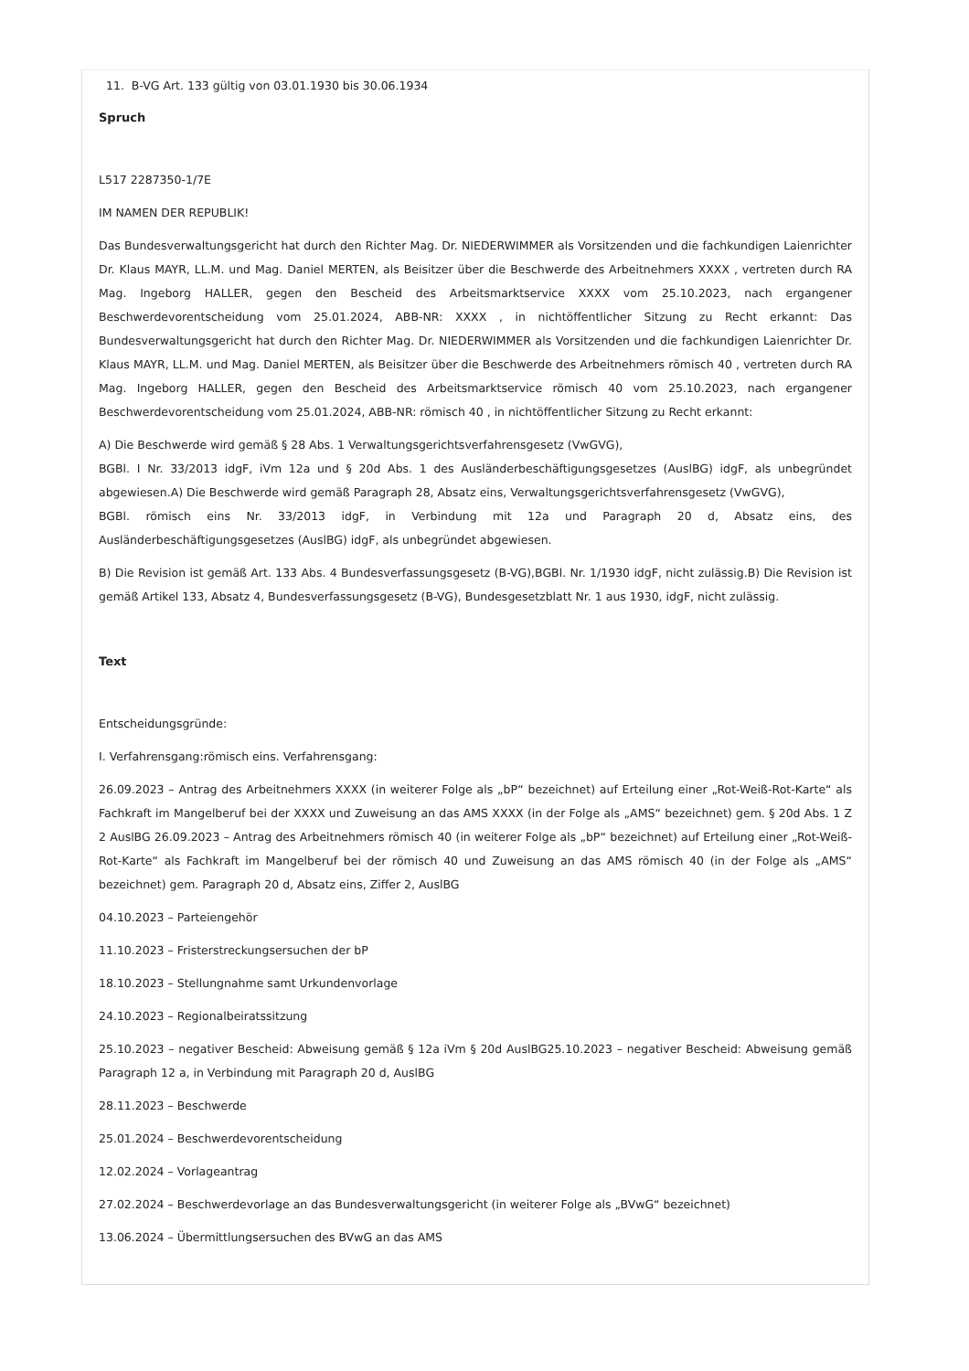11. B-VG Art. 133 gültig von 03.01.1930 bis 30.06.1934
Spruch
L517 2287350-1/7E
IM NAMEN DER REPUBLIK!
Das Bundesverwaltungsgericht hat durch den Richter Mag. Dr. NIEDERWIMMER als Vorsitzenden und die fachkundigen Laienrichter Dr. Klaus MAYR, LL.M. und Mag. Daniel MERTEN, als Beisitzer über die Beschwerde des Arbeitnehmers XXXX , vertreten durch RA Mag. Ingeborg HALLER, gegen den Bescheid des Arbeitsmarktservice XXXX vom 25.10.2023, nach ergangener Beschwerdevorentscheidung vom 25.01.2024, ABB-NR: XXXX , in nichtöffentlicher Sitzung zu Recht erkannt: Das Bundesverwaltungsgericht hat durch den Richter Mag. Dr. NIEDERWIMMER als Vorsitzenden und die fachkundigen Laienrichter Dr. Klaus MAYR, LL.M. und Mag. Daniel MERTEN, als Beisitzer über die Beschwerde des Arbeitnehmers römisch 40 , vertreten durch RA Mag. Ingeborg HALLER, gegen den Bescheid des Arbeitsmarktservice römisch 40 vom 25.10.2023, nach ergangener Beschwerdevorentscheidung vom 25.01.2024, ABB-NR: römisch 40 , in nichtöffentlicher Sitzung zu Recht erkannt:
A) Die Beschwerde wird gemäß § 28 Abs. 1 Verwaltungsgerichtsverfahrensgesetz (VwGVG),
BGBl. I Nr. 33/2013 idgF, iVm 12a und § 20d Abs. 1 des Ausländerbeschäftigungsgesetzes (AuslBG) idgF, als unbegründet abgewiesen.A) Die Beschwerde wird gemäß Paragraph 28, Absatz eins, Verwaltungsgerichtsverfahrensgesetz (VwGVG),
BGBl. römisch eins Nr. 33/2013 idgF, in Verbindung mit 12a und Paragraph 20 d, Absatz eins, des Ausländerbeschäftigungsgesetzes (AuslBG) idgF, als unbegründet abgewiesen.
B) Die Revision ist gemäß Art. 133 Abs. 4 Bundesverfassungsgesetz (B-VG),BGBl. Nr. 1/1930 idgF, nicht zulässig.B) Die Revision ist gemäß Artikel 133, Absatz 4, Bundesverfassungsgesetz (B-VG), Bundesgesetzblatt Nr. 1 aus 1930, idgF, nicht zulässig.
Text
Entscheidungsgründe:
I. Verfahrensgang:römisch eins. Verfahrensgang:
26.09.2023 – Antrag des Arbeitnehmers XXXX (in weiterer Folge als „bP“ bezeichnet) auf Erteilung einer „Rot-Weiß-Rot-Karte“ als Fachkraft im Mangelberuf bei der XXXX und Zuweisung an das AMS XXXX (in der Folge als „AMS“ bezeichnet) gem. § 20d Abs. 1 Z 2 AuslBG 26.09.2023 – Antrag des Arbeitnehmers römisch 40 (in weiterer Folge als „bP“ bezeichnet) auf Erteilung einer „Rot-Weiß-Rot-Karte“ als Fachkraft im Mangelberuf bei der römisch 40 und Zuweisung an das AMS römisch 40 (in der Folge als „AMS“ bezeichnet) gem. Paragraph 20 d, Absatz eins, Ziffer 2, AuslBG
04.10.2023 – Parteiengehör
11.10.2023 – Fristerstreckungsersuchen der bP
18.10.2023 – Stellungnahme samt Urkundenvorlage
24.10.2023 – Regionalbeiratssitzung
25.10.2023 – negativer Bescheid: Abweisung gemäß § 12a iVm § 20d AuslBG25.10.2023 – negativer Bescheid: Abweisung gemäß Paragraph 12 a, in Verbindung mit Paragraph 20 d, AuslBG
28.11.2023 – Beschwerde
25.01.2024 – Beschwerdevorentscheidung
12.02.2024 – Vorlageantrag
27.02.2024 – Beschwerdevorlage an das Bundesverwaltungsgericht (in weiterer Folge als „BVwG“ bezeichnet)
13.06.2024 – Übermittlungsersuchen des BVwG an das AMS